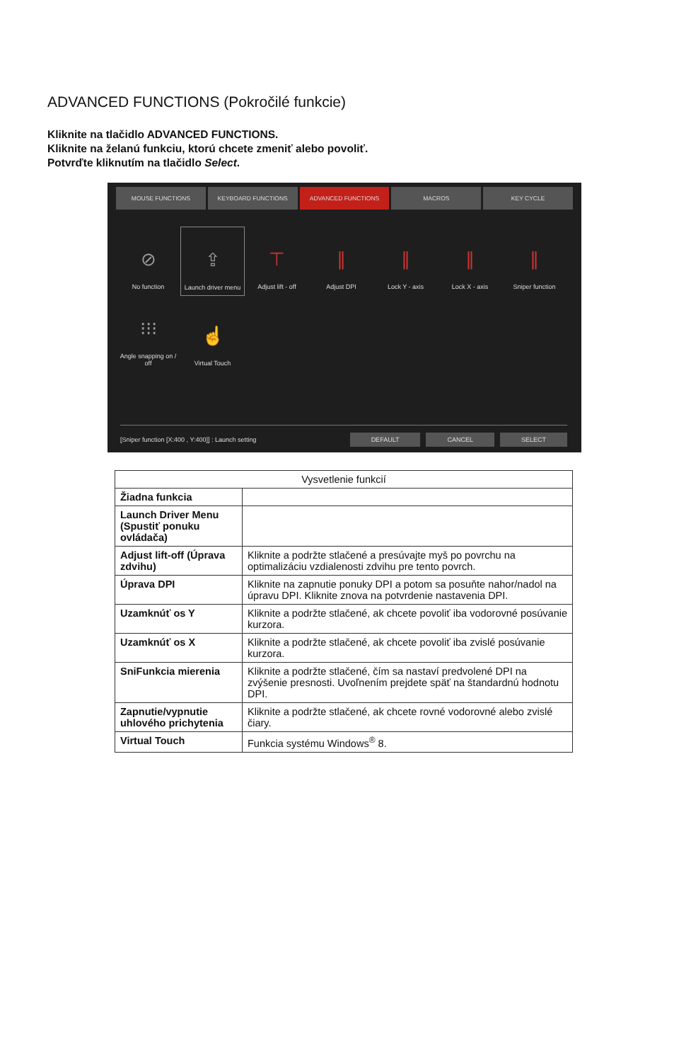ADVANCED FUNCTIONS (Pokročilé funkcie)
Kliknite na tlačidlo ADVANCED FUNCTIONS.
Kliknite na želanú funkciu, ktorú chcete zmeniť alebo povoliť.
Potvrďte kliknutím na tlačidlo Select.
MOUSE FUNCTIONS KEYBOARD FUNCTIONS ADVANCED FUNCTIONS MACROS KEY CYCLE
⊘
No function
⇪
Launch driver menu
⊤
Adjust lift - off
∥
Adjust DPI
∥
Lock Y - axis
∥
Lock X - axis
∥
Sniper function
⁝⁝⁝
Angle snapping on / off
☝
Virtual Touch
[Sniper function [X:400 , Y:400]] : Launch setting DEFAULT CANCEL SELECT
| Vysvetlenie funkcií | |
| --- | --- |
| Žiadna funkcia | |
| Launch Driver Menu (Spustiť ponuku ovládača) | |
| Adjust lift-off (Úprava zdvihu) | Kliknite a podržte stlačené a presúvajte myš po povrchu na optimalizáciu vzdialenosti zdvihu pre tento povrch. |
| Úprava DPI | Kliknite na zapnutie ponuky DPI a potom sa posuňte nahor/nadol na úpravu DPI. Kliknite znova na potvrdenie nastavenia DPI. |
| Uzamknúť os Y | Kliknite a podržte stlačené, ak chcete povoliť iba vodorovné posúvanie kurzora. |
| Uzamknúť os X | Kliknite a podržte stlačené, ak chcete povoliť iba zvislé posúvanie kurzora. |
| SniFunkcia mierenia | Kliknite a podržte stlačené, čím sa nastaví predvolené DPI na zvýšenie presnosti. Uvoľnením prejdete späť na štandardnú hodnotu DPI. |
| Zapnutie/vypnutie uhlového prichytenia | Kliknite a podržte stlačené, ak chcete rovné vodorovné alebo zvislé čiary. |
| Virtual Touch | Funkcia systému Windows<sup>®</sup> 8. |